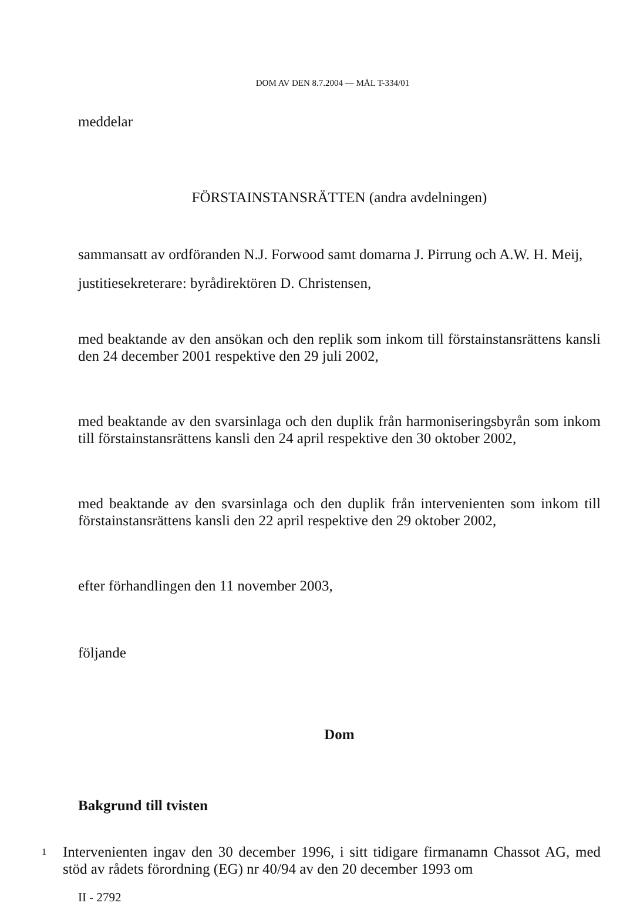DOM AV DEN 8.7.2004 — MÅL T-334/01
meddelar
FÖRSTAINSTANSRÄTTEN (andra avdelningen)
sammansatt av ordföranden N.J. Forwood samt domarna J. Pirrung och A.W. H. Meij,
justitiesekreterare: byrådirektören D. Christensen,
med beaktande av den ansökan och den replik som inkom till förstainstansrättens kansli den 24 december 2001 respektive den 29 juli 2002,
med beaktande av den svarsinlaga och den duplik från harmoniseringsbyrån som inkom till förstainstansrättens kansli den 24 april respektive den 30 oktober 2002,
med beaktande av den svarsinlaga och den duplik från intervenienten som inkom till förstainstansrättens kansli den 22 april respektive den 29 oktober 2002,
efter förhandlingen den 11 november 2003,
följande
Dom
Bakgrund till tvisten
1
Intervenienten ingav den 30 december 1996, i sitt tidigare firmanamn Chassot AG, med stöd av rådets förordning (EG) nr 40/94 av den 20 december 1993 om
II - 2792